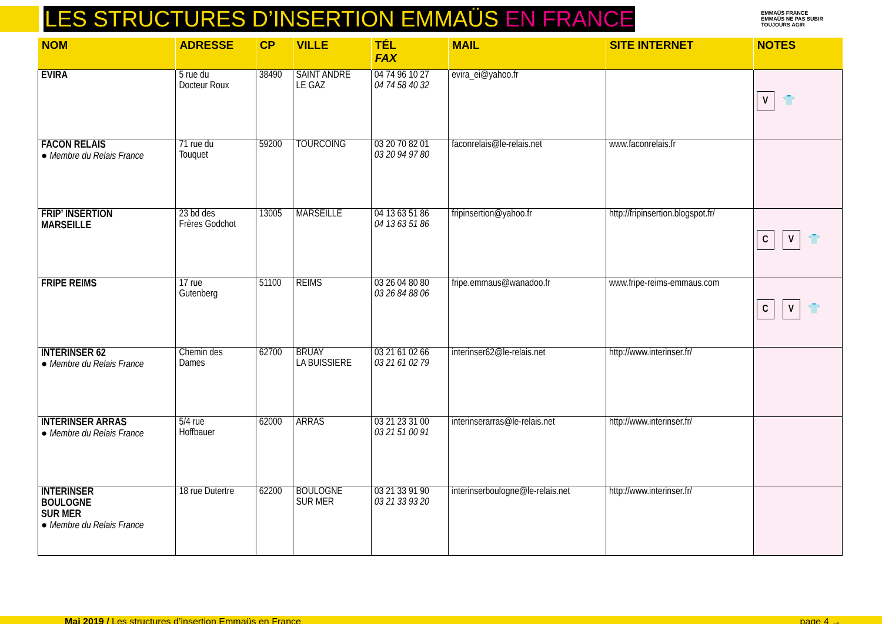LES STRUCTURES D’INSERTION EMMAÜS EN FRANCE
EMMAÜS FRANCE
EMMAÜS NE PAS SUBIR
TOUJOURS AGIR
| NOM | ADRESSE | CP | VILLE | TÉL FAX | MAIL | SITE INTERNET | NOTES |
| --- | --- | --- | --- | --- | --- | --- | --- |
| EVIRA | 5 rue du Docteur Roux | 38490 | SAINT ANDRE LE GAZ | 04 74 96 10 27 04 74 58 40 32 | evira_ei@yahoo.fr | | V 👕 |
| FACON RELAIS ● Membre du Relais France | 71 rue du Touquet | 59200 | TOURCOING | 03 20 70 82 01 03 20 94 97 80 | faconrelais@le-relais.net | www.faconrelais.fr | |
| FRIP’ INSERTION MARSEILLE | 23 bd des Frères Godchot | 13005 | MARSEILLE | 04 13 63 51 86 04 13 63 51 86 | fripinsertion@yahoo.fr | http://fripinsertion.blogspot.fr/ | C V 👕 |
| FRIPE REIMS | 17 rue Gutenberg | 51100 | REIMS | 03 26 04 80 80 03 26 84 88 06 | fripe.emmaus@wanadoo.fr | www.fripe-reims-emmaus.com | C V 👕 |
| INTERINSER 62 ● Membre du Relais France | Chemin des Dames | 62700 | BRUAY LA BUISSIERE | 03 21 61 02 66 03 21 61 02 79 | interinser62@le-relais.net | http://www.interinser.fr/ | |
| INTERINSER ARRAS ● Membre du Relais France | 5/4 rue Hoffbauer | 62000 | ARRAS | 03 21 23 31 00 03 21 51 00 91 | interinserarras@le-relais.net | http://www.interinser.fr/ | |
| INTERINSER BOULOGNE SUR MER ● Membre du Relais France | 18 rue Dutertre | 62200 | BOULOGNE SUR MER | 03 21 33 91 90 03 21 33 93 20 | interinserboulogne@le-relais.net | http://www.interinser.fr/ | |
Mai 2019 / Les structures d’insertion Emmaüs en France page 4 →